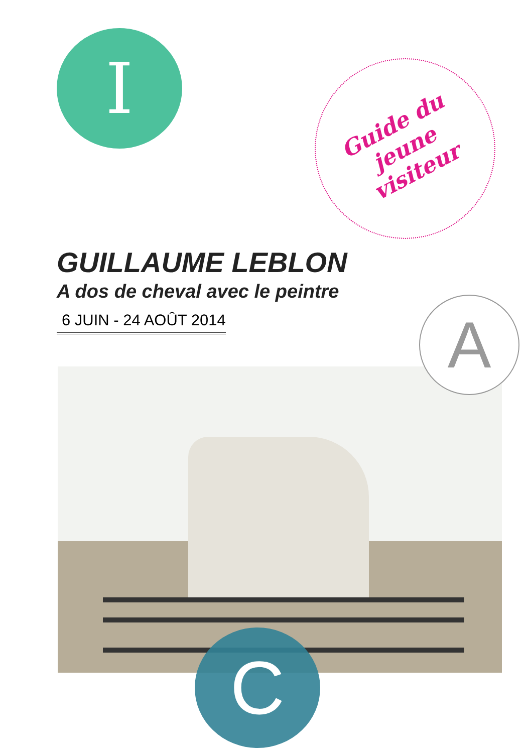I
Guide du
jeune
visiteur
GUILLAUME LEBLON
A dos de cheval avec le peintre
6 JUIN - 24 AOÛT 2014
A
C